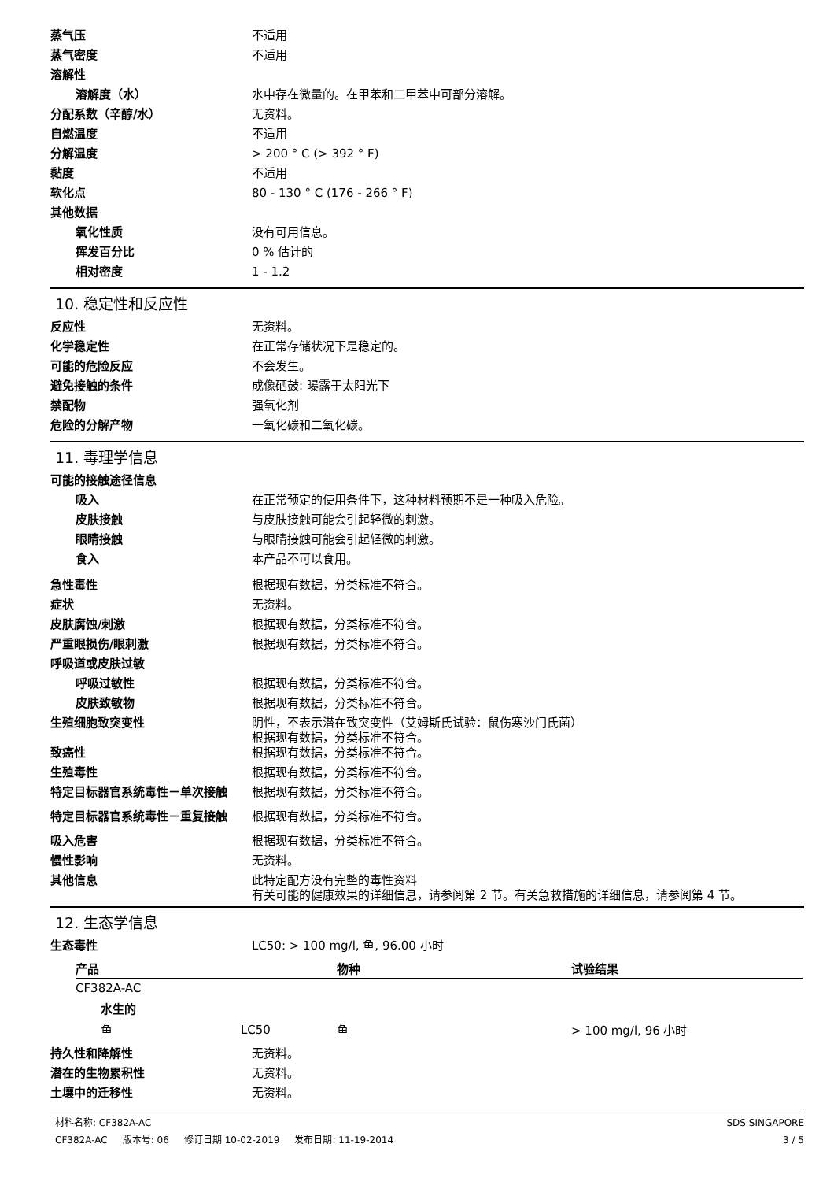蒸气压 不适用
蒸气密度 不适用
溶解性
溶解度（水） 水中存在微量的。在甲苯和二甲苯中可部分溶解。
分配系数（辛醇/水） 无资料。
自燃温度 不适用
分解温度 > 200 ° C (> 392 ° F)
黏度 不适用
软化点 80 - 130 ° C (176 - 266 ° F)
其他数据
氧化性质 没有可用信息。
挥发百分比 0 % 估计的
相对密度 1 - 1.2
10. 稳定性和反应性
反应性 无资料。
化学稳定性 在正常存储状况下是稳定的。
可能的危险反应 不会发生。
避免接触的条件 成像硒鼓: 曝露于太阳光下
禁配物 强氧化剂
危险的分解产物 一氧化碳和二氧化碳。
11. 毒理学信息
可能的接触途径信息
吸入 在正常预定的使用条件下，这种材料预期不是一种吸入危险。
皮肤接触 与皮肤接触可能会引起轻微的刺激。
眼睛接触 与眼睛接触可能会引起轻微的刺激。
食入 本产品不可以食用。
急性毒性 根据现有数据，分类标准不符合。
症状 无资料。
皮肤腐蚀/刺激 根据现有数据，分类标准不符合。
严重眼损伤/眼刺激 根据现有数据，分类标准不符合。
呼吸道或皮肤过敏
呼吸过敏性 根据现有数据，分类标准不符合。
皮肤致敏物 根据现有数据，分类标准不符合。
生殖细胞致突变性 阴性，不表示潜在致突变性（艾姆斯氏试验：鼠伤寒沙门氏菌）
根据现有数据，分类标准不符合。
致癌性 根据现有数据，分类标准不符合。
生殖毒性 根据现有数据，分类标准不符合。
特定目标器官系统毒性－单次接触 根据现有数据，分类标准不符合。
特定目标器官系统毒性－重复接触 根据现有数据，分类标准不符合。
吸入危害 根据现有数据，分类标准不符合。
慢性影响 无资料。
其他信息 此特定配方没有完整的毒性资料
有关可能的健康效果的详细信息，请参阅第 2 节。有关急救措施的详细信息，请参阅第 4 节。
12. 生态学信息
生态毒性 LC50: > 100 mg/l, 鱼, 96.00 小时
| 产品 | | 物种 | 试验结果 |
| --- | --- | --- | --- |
| CF382A-AC | | | |
| 水生的 | | | |
| 鱼 | LC50 | 鱼 | > 100 mg/l, 96 小时 |
持久性和降解性 无资料。
潜在的生物累积性 无资料。
土壤中的迁移性 无资料。
材料名称: CF382A-AC
CF382A-AC 版本号: 06 修订日期 10-02-2019 发布日期: 11-19-2014
SDS SINGAPORE
3 / 5